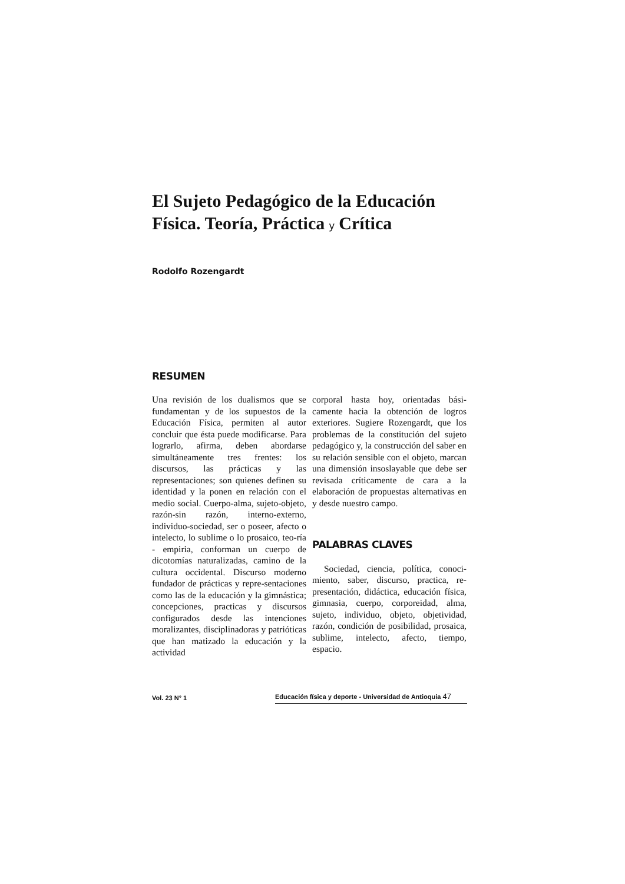El Sujeto Pedagógico de la Educación Física. Teoría, Práctica y Crítica
Rodolfo Rozengardt
RESUMEN
Una revisión de los dualismos que se fundamentan y de los supuestos de la Educación Física, permiten al autor concluir que ésta puede modificarse. Para lograrlo, afirma, deben abordarse simultáneamente tres frentes: los discursos, las prácticas y las representaciones; son quienes definen su identidad y la ponen en relación con el medio social. Cuerpo-alma, sujeto-objeto, razón-sin razón, interno-externo, individuo-sociedad, ser o poseer, afecto o intelecto, lo sublime o lo prosaico, teo-ría - empiria, conforman un cuerpo de dicotomías naturalizadas, camino de la cultura occidental. Discurso moderno fundador de prácticas y repre-sentaciones como las de la educación y la gimnástica; concepciones, practicas y discursos configurados desde las intenciones moralizantes, disciplinadoras y patrióticas que han matizado la educación y la actividad
corporal hasta hoy, orientadas bási-camente hacia la obtención de logros exteriores. Sugiere Rozengardt, que los problemas de la constitución del sujeto pedagógico y, la construcción del saber en su relación sensible con el objeto, marcan una dimensión insoslayable que debe ser revisada críticamente de cara a la elaboración de propuestas alternativas en y desde nuestro campo.
PALABRAS CLAVES
Sociedad, ciencia, política, conoci-miento, saber, discurso, practica, re-presentación, didáctica, educación física, gimnasia, cuerpo, corporeidad, alma, sujeto, individuo, objeto, objetividad, razón, condición de posibilidad, prosaica, sublime, intelecto, afecto, tiempo, espacio.
Vol. 23 N° 1
Educación física y deporte - Universidad de Antioquia 47